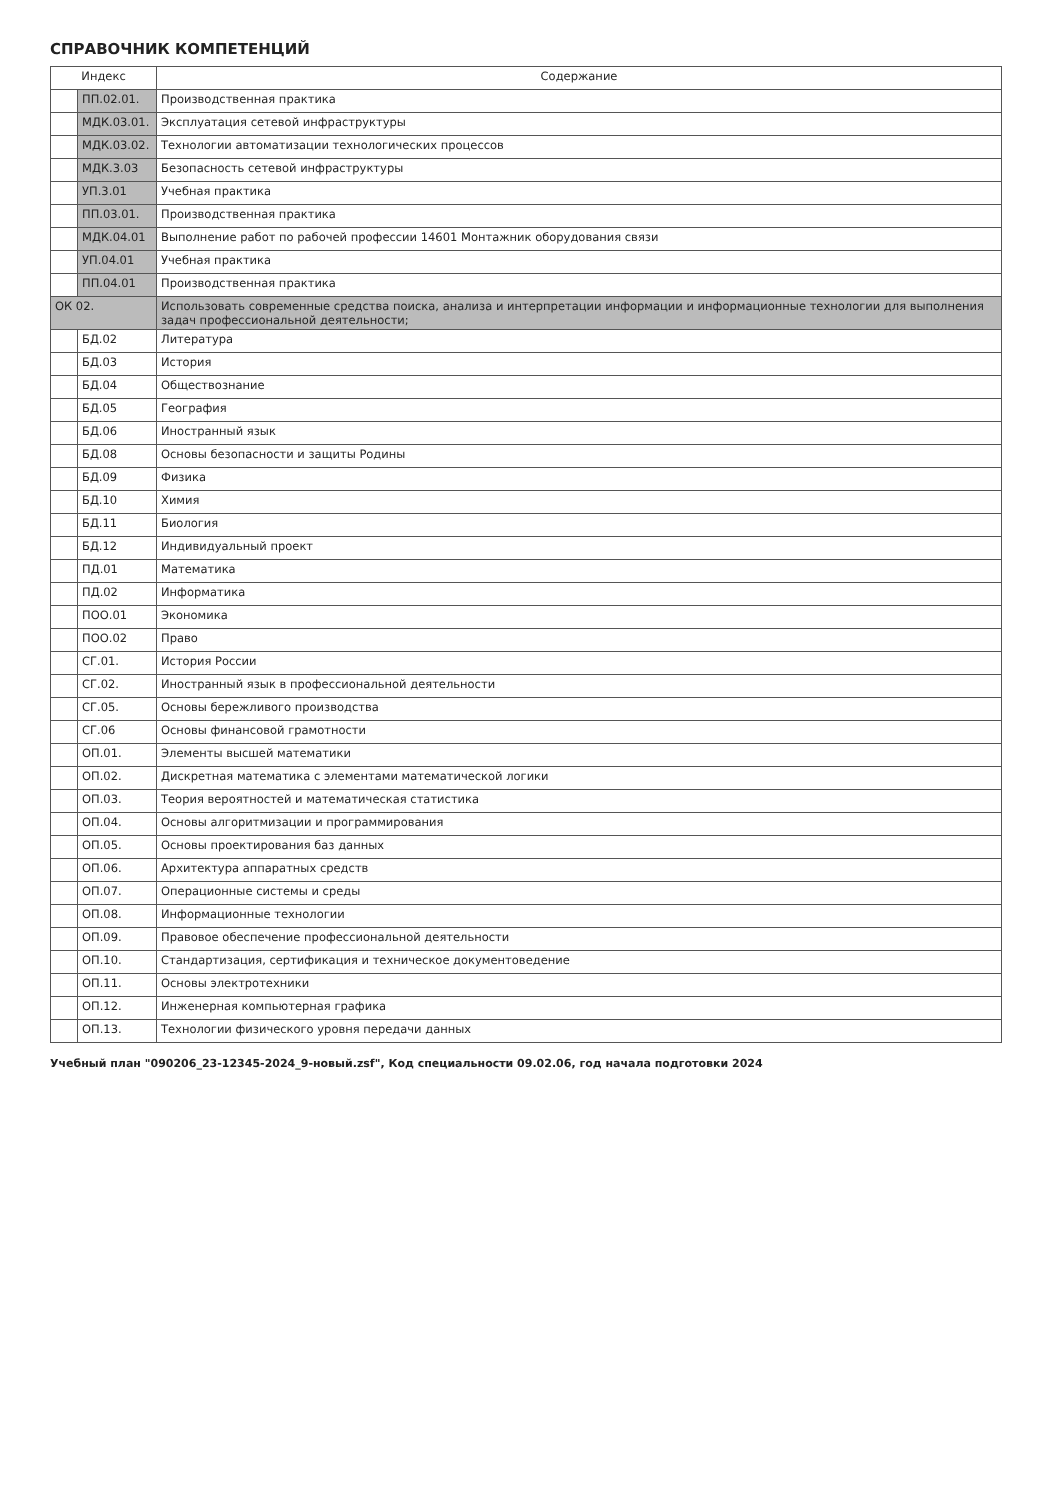СПРАВОЧНИК КОМПЕТЕНЦИЙ
| Индекс | | Содержание |
| --- | --- | --- |
| | ПП.02.01. | Производственная практика |
| | МДК.03.01. | Эксплуатация сетевой инфраструктуры |
| | МДК.03.02. | Технологии автоматизации технологических процессов |
| | МДК.3.03 | Безопасность сетевой инфраструктуры |
| | УП.3.01 | Учебная практика |
| | ПП.03.01. | Производственная практика |
| | МДК.04.01 | Выполнение работ по рабочей профессии 14601 Монтажник оборудования связи |
| | УП.04.01 | Учебная практика |
| | ПП.04.01 | Производственная практика |
| ОК 02. | | Использовать современные средства поиска, анализа и интерпретации информации и информационные технологии для выполнения задач профессиональной деятельности; |
| | БД.02 | Литература |
| | БД.03 | История |
| | БД.04 | Обществознание |
| | БД.05 | География |
| | БД.06 | Иностранный язык |
| | БД.08 | Основы безопасности и защиты Родины |
| | БД.09 | Физика |
| | БД.10 | Химия |
| | БД.11 | Биология |
| | БД.12 | Индивидуальный проект |
| | ПД.01 | Математика |
| | ПД.02 | Информатика |
| | ПОО.01 | Экономика |
| | ПОО.02 | Право |
| | СГ.01. | История России |
| | СГ.02. | Иностранный язык в профессиональной деятельности |
| | СГ.05. | Основы бережливого производства |
| | СГ.06 | Основы финансовой грамотности |
| | ОП.01. | Элементы высшей математики |
| | ОП.02. | Дискретная математика с элементами математической логики |
| | ОП.03. | Теория вероятностей и математическая статистика |
| | ОП.04. | Основы алгоритмизации и программирования |
| | ОП.05. | Основы проектирования баз данных |
| | ОП.06. | Архитектура аппаратных средств |
| | ОП.07. | Операционные системы и среды |
| | ОП.08. | Информационные технологии |
| | ОП.09. | Правовое обеспечение профессиональной деятельности |
| | ОП.10. | Стандартизация, сертификация и техническое документоведение |
| | ОП.11. | Основы электротехники |
| | ОП.12. | Инженерная компьютерная графика |
| | ОП.13. | Технологии физического уровня передачи данных |
Учебный план "090206_23-12345-2024_9-новый.zsf", Код специальности 09.02.06, год начала подготовки 2024